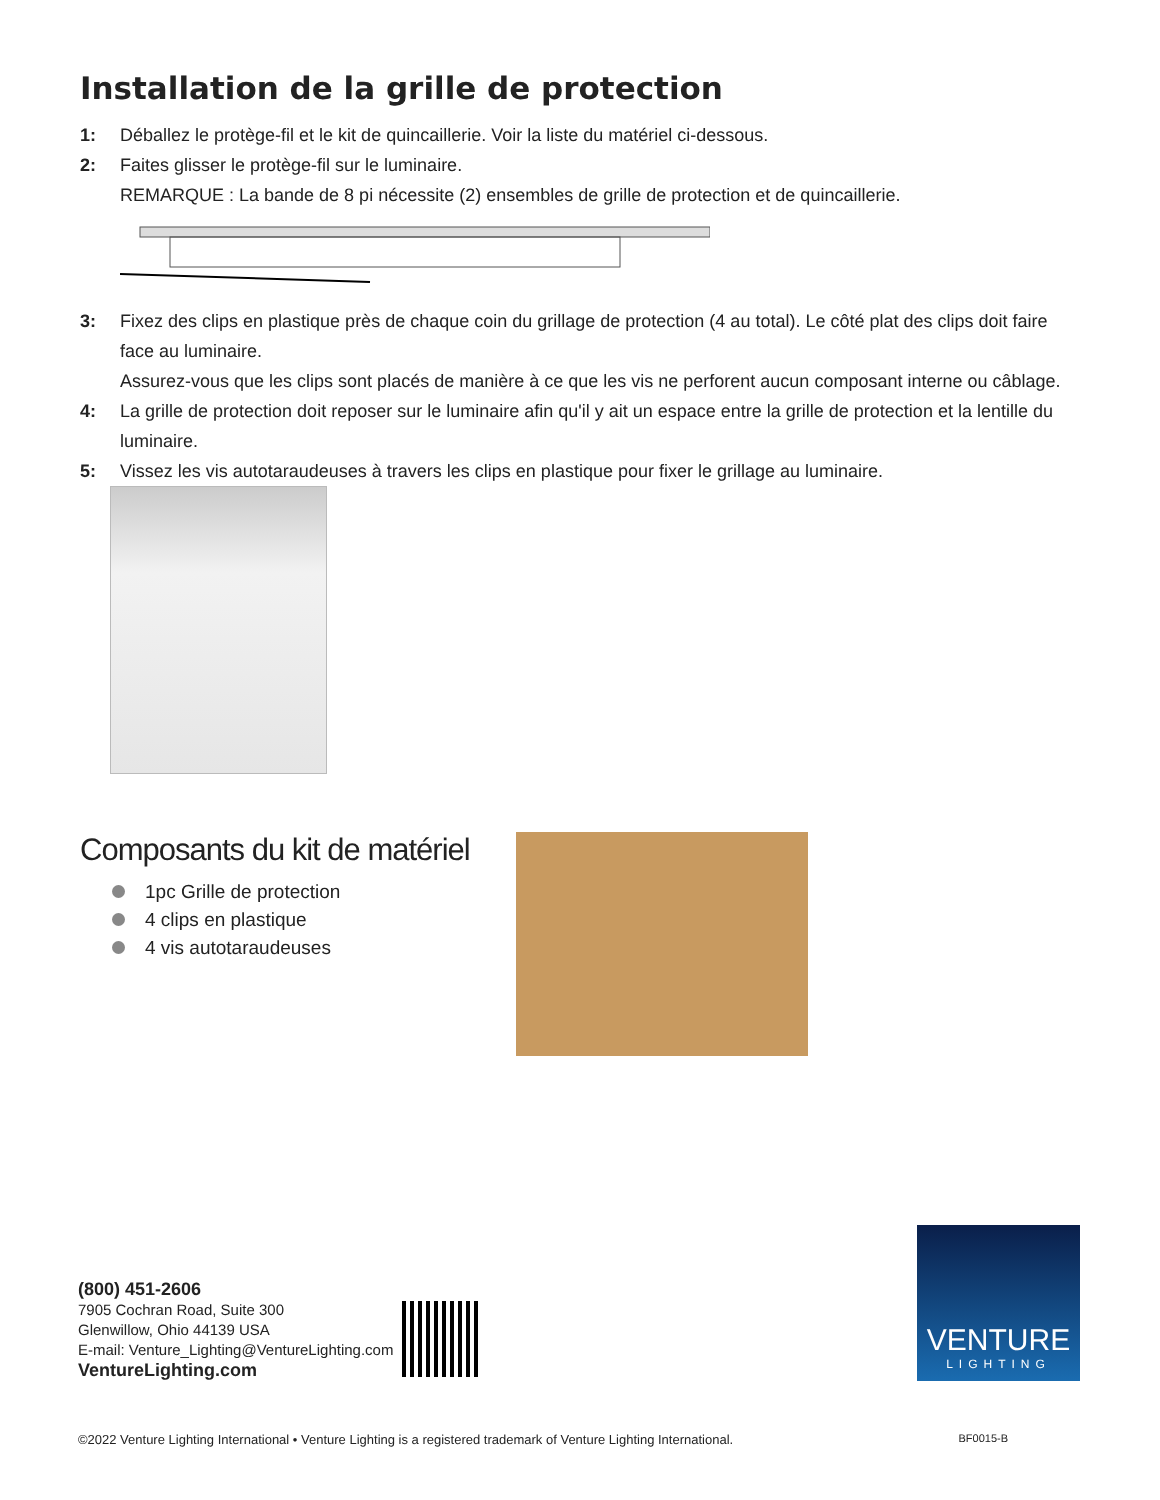Installation de la grille de protection
1: Déballez le protège-fil et le kit de quincaillerie. Voir la liste du matériel ci-dessous.
2: Faites glisser le protège-fil sur le luminaire.
REMARQUE : La bande de 8 pi nécessite (2) ensembles de grille de protection et de quincaillerie.
3: Fixez des clips en plastique près de chaque coin du grillage de protection (4 au total). Le côté plat des clips doit faire face au luminaire.
Assurez-vous que les clips sont placés de manière à ce que les vis ne perforent aucun composant interne ou câblage.
4: La grille de protection doit reposer sur le luminaire afin qu'il y ait un espace entre la grille de protection et la lentille du luminaire.
5: Vissez les vis autotaraudeuses à travers les clips en plastique pour fixer le grillage au luminaire.
Composants du kit de matériel
1pc Grille de protection
4 clips en plastique
4 vis autotaraudeuses
(800) 451-2606
7905 Cochran Road, Suite 300
Glenwillow, Ohio 44139 USA
E-mail: Venture_Lighting@VentureLighting.com
VentureLighting.com
VENTURE
LIGHTING
©2022 Venture Lighting International • Venture Lighting is a registered trademark of Venture Lighting International. BF0015-B